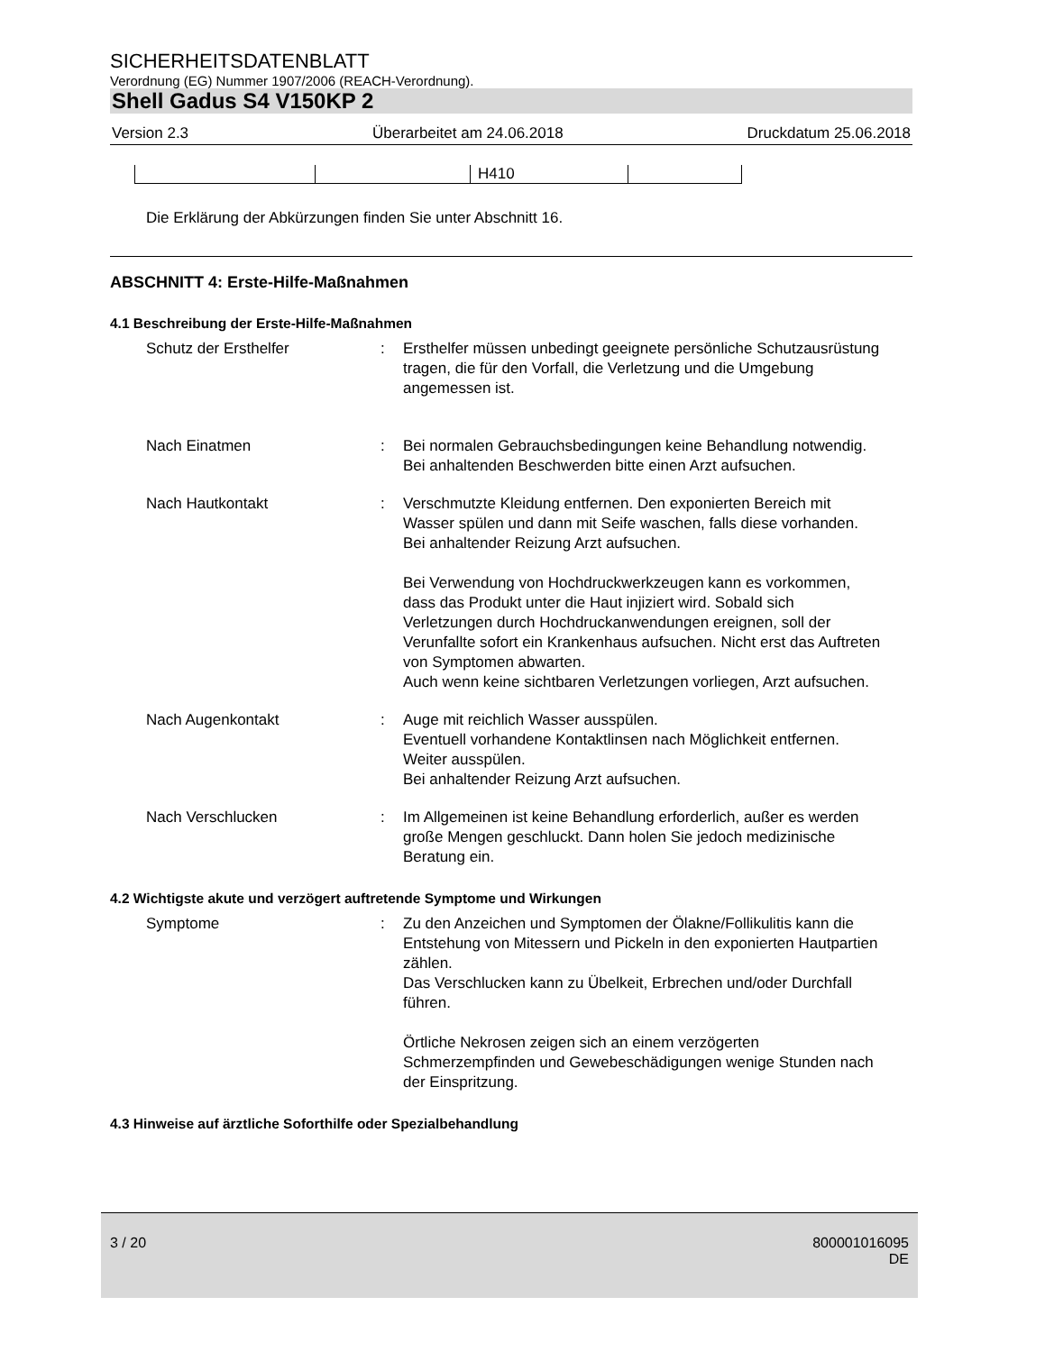SICHERHEITSDATENBLATT
Verordnung (EG) Nummer 1907/2006 (REACH-Verordnung).
Shell Gadus S4 V150KP 2
Version 2.3 Überarbeitet am 24.06.2018 Druckdatum 25.06.2018
| | | H410 | |
Die Erklärung der Abkürzungen finden Sie unter Abschnitt 16.
ABSCHNITT 4: Erste-Hilfe-Maßnahmen
4.1 Beschreibung der Erste-Hilfe-Maßnahmen
| Schutz der Ersthelfer | : | Ersthelfer müssen unbedingt geeignete persönliche Schutzausrüstung tragen, die für den Vorfall, die Verletzung und die Umgebung angemessen ist. |
| Nach Einatmen | : | Bei normalen Gebrauchsbedingungen keine Behandlung notwendig. Bei anhaltenden Beschwerden bitte einen Arzt aufsuchen. |
| Nach Hautkontakt | : | Verschmutzte Kleidung entfernen. Den exponierten Bereich mit Wasser spülen und dann mit Seife waschen, falls diese vorhanden. Bei anhaltender Reizung Arzt aufsuchen. Bei Verwendung von Hochdruckwerkzeugen kann es vorkommen, dass das Produkt unter die Haut injiziert wird. Sobald sich Verletzungen durch Hochdruckanwendungen ereignen, soll der Verunfallte sofort ein Krankenhaus aufsuchen. Nicht erst das Auftreten von Symptomen abwarten. Auch wenn keine sichtbaren Verletzungen vorliegen, Arzt aufsuchen. |
| Nach Augenkontakt | : | Auge mit reichlich Wasser ausspülen. Eventuell vorhandene Kontaktlinsen nach Möglichkeit entfernen. Weiter ausspülen. Bei anhaltender Reizung Arzt aufsuchen. |
| Nach Verschlucken | : | Im Allgemeinen ist keine Behandlung erforderlich, außer es werden große Mengen geschluckt. Dann holen Sie jedoch medizinische Beratung ein. |
4.2 Wichtigste akute und verzögert auftretende Symptome und Wirkungen
| Symptome | : | Zu den Anzeichen und Symptomen der Ölakne/Follikulitis kann die Entstehung von Mitessern und Pickeln in den exponierten Hautpartien zählen. Das Verschlucken kann zu Übelkeit, Erbrechen und/oder Durchfall führen. Örtliche Nekrosen zeigen sich an einem verzögerten Schmerzempfinden und Gewebeschädigungen wenige Stunden nach der Einspritzung. |
4.3 Hinweise auf ärztliche Soforthilfe oder Spezialbehandlung
3 / 20 800001016095
DE